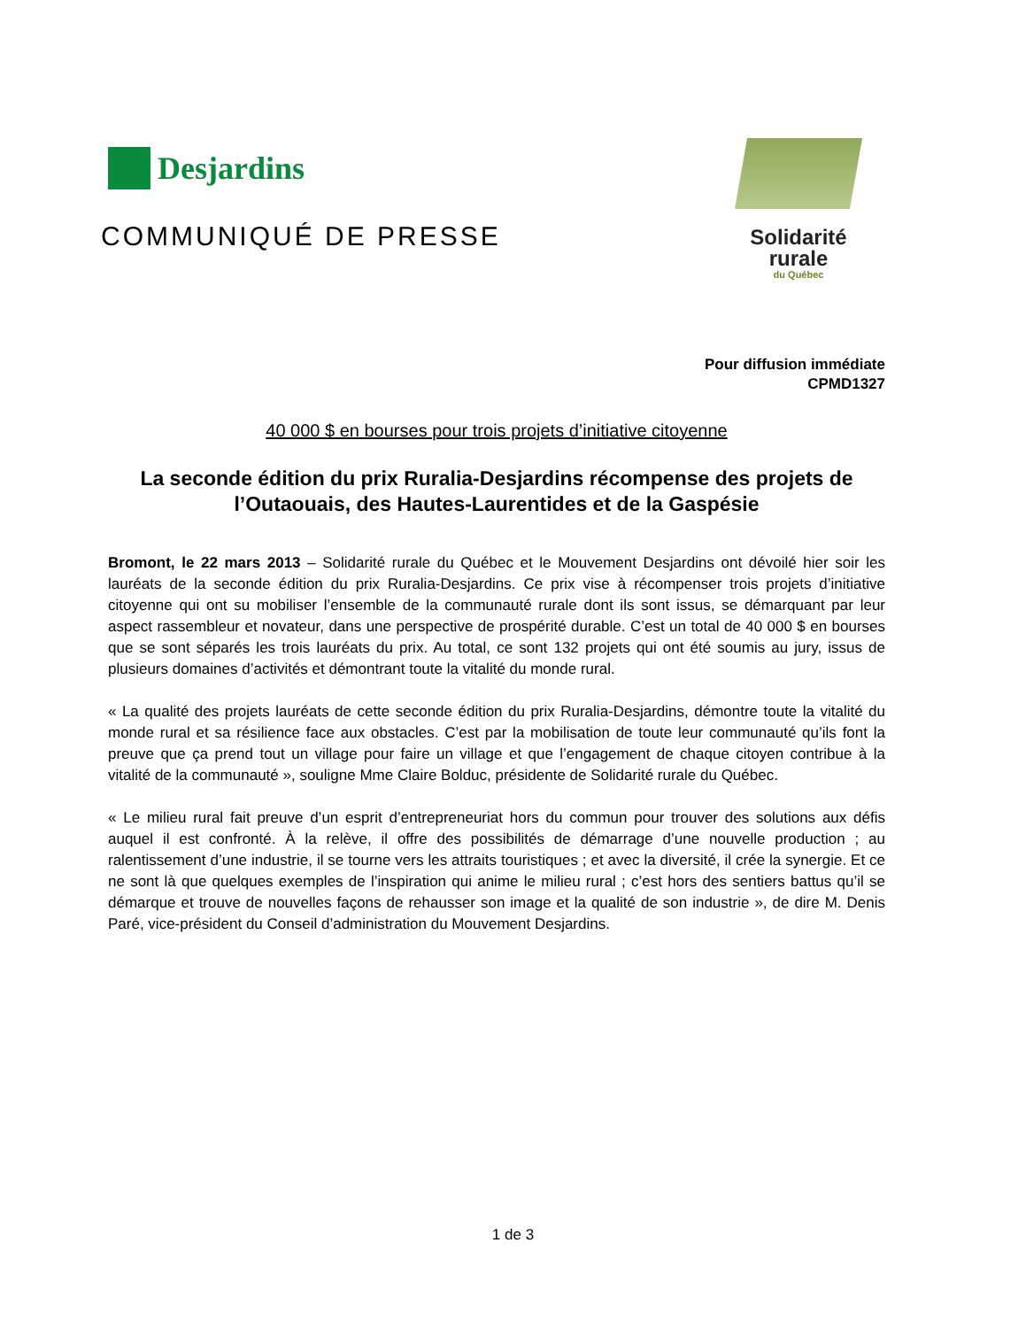Desjardins
COMMUNIQUÉ DE PRESSE
Solidarité
rurale
du Québec
Pour diffusion immédiate
CPMD1327
40 000 $ en bourses pour trois projets d’initiative citoyenne
La seconde édition du prix Ruralia-Desjardins récompense des projets de l’Outaouais, des Hautes-Laurentides et de la Gaspésie
Bromont, le 22 mars 2013 – Solidarité rurale du Québec et le Mouvement Desjardins ont dévoilé hier soir les lauréats de la seconde édition du prix Ruralia-Desjardins. Ce prix vise à récompenser trois projets d’initiative citoyenne qui ont su mobiliser l’ensemble de la communauté rurale dont ils sont issus, se démarquant par leur aspect rassembleur et novateur, dans une perspective de prospérité durable. C’est un total de 40 000 $ en bourses que se sont séparés les trois lauréats du prix. Au total, ce sont 132 projets qui ont été soumis au jury, issus de plusieurs domaines d’activités et démontrant toute la vitalité du monde rural.
« La qualité des projets lauréats de cette seconde édition du prix Ruralia-Desjardins, démontre toute la vitalité du monde rural et sa résilience face aux obstacles. C’est par la mobilisation de toute leur communauté qu’ils font la preuve que ça prend tout un village pour faire un village et que l’engagement de chaque citoyen contribue à la vitalité de la communauté », souligne Mme Claire Bolduc, présidente de Solidarité rurale du Québec.
« Le milieu rural fait preuve d’un esprit d’entrepreneuriat hors du commun pour trouver des solutions aux défis auquel il est confronté. À la relève, il offre des possibilités de démarrage d’une nouvelle production ; au ralentissement d’une industrie, il se tourne vers les attraits touristiques ; et avec la diversité, il crée la synergie. Et ce ne sont là que quelques exemples de l’inspiration qui anime le milieu rural ; c’est hors des sentiers battus qu’il se démarque et trouve de nouvelles façons de rehausser son image et la qualité de son industrie », de dire M. Denis Paré, vice-président du Conseil d’administration du Mouvement Desjardins.
1 de 3